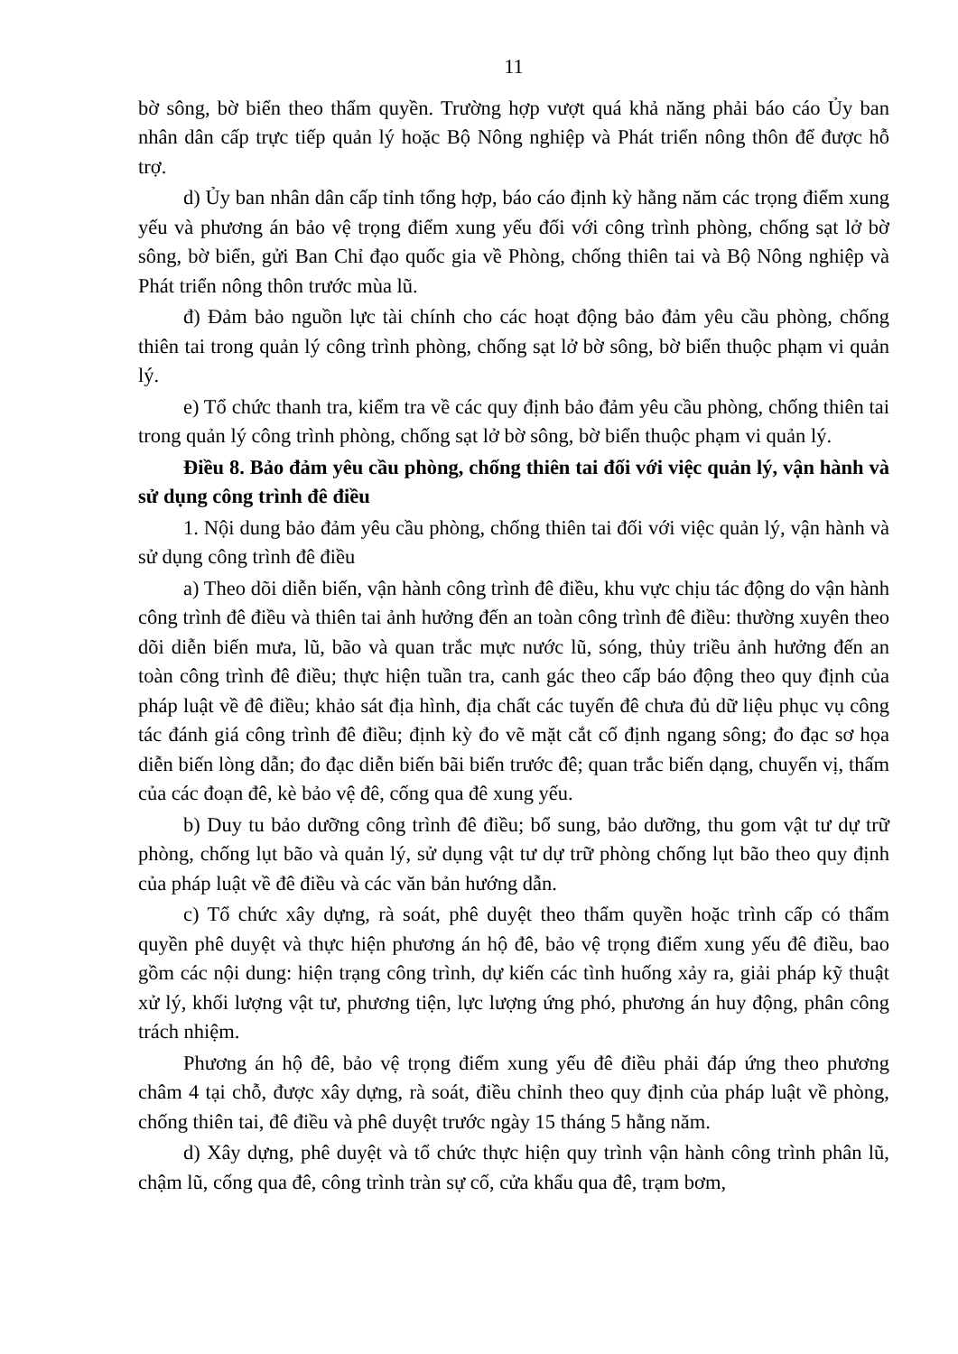11
bờ sông, bờ biển theo thẩm quyền. Trường hợp vượt quá khả năng phải báo cáo Ủy ban nhân dân cấp trực tiếp quản lý hoặc Bộ Nông nghiệp và Phát triển nông thôn để được hỗ trợ.
d) Ủy ban nhân dân cấp tỉnh tổng hợp, báo cáo định kỳ hằng năm các trọng điểm xung yếu và phương án bảo vệ trọng điểm xung yếu đối với công trình phòng, chống sạt lở bờ sông, bờ biển, gửi Ban Chỉ đạo quốc gia về Phòng, chống thiên tai và Bộ Nông nghiệp và Phát triển nông thôn trước mùa lũ.
đ) Đảm bảo nguồn lực tài chính cho các hoạt động bảo đảm yêu cầu phòng, chống thiên tai trong quản lý công trình phòng, chống sạt lở bờ sông, bờ biển thuộc phạm vi quản lý.
e) Tổ chức thanh tra, kiểm tra về các quy định bảo đảm yêu cầu phòng, chống thiên tai trong quản lý công trình phòng, chống sạt lở bờ sông, bờ biển thuộc phạm vi quản lý.
Điều 8. Bảo đảm yêu cầu phòng, chống thiên tai đối với việc quản lý, vận hành và sử dụng công trình đê điều
1. Nội dung bảo đảm yêu cầu phòng, chống thiên tai đối với việc quản lý, vận hành và sử dụng công trình đê điều
a) Theo dõi diễn biến, vận hành công trình đê điều, khu vực chịu tác động do vận hành công trình đê điều và thiên tai ảnh hưởng đến an toàn công trình đê điều: thường xuyên theo dõi diễn biến mưa, lũ, bão và quan trắc mực nước lũ, sóng, thủy triều ảnh hưởng đến an toàn công trình đê điều; thực hiện tuần tra, canh gác theo cấp báo động theo quy định của pháp luật về đê điều; khảo sát địa hình, địa chất các tuyến đê chưa đủ dữ liệu phục vụ công tác đánh giá công trình đê điều; định kỳ đo vẽ mặt cắt cố định ngang sông; đo đạc sơ họa diễn biến lòng dẫn; đo đạc diễn biến bãi biển trước đê; quan trắc biến dạng, chuyển vị, thấm của các đoạn đê, kè bảo vệ đê, cống qua đê xung yếu.
b) Duy tu bảo dưỡng công trình đê điều; bổ sung, bảo dưỡng, thu gom vật tư dự trữ phòng, chống lụt bão và quản lý, sử dụng vật tư dự trữ phòng chống lụt bão theo quy định của pháp luật về đê điều và các văn bản hướng dẫn.
c) Tổ chức xây dựng, rà soát, phê duyệt theo thẩm quyền hoặc trình cấp có thẩm quyền phê duyệt và thực hiện phương án hộ đê, bảo vệ trọng điểm xung yếu đê điều, bao gồm các nội dung: hiện trạng công trình, dự kiến các tình huống xảy ra, giải pháp kỹ thuật xử lý, khối lượng vật tư, phương tiện, lực lượng ứng phó, phương án huy động, phân công trách nhiệm.
Phương án hộ đê, bảo vệ trọng điểm xung yếu đê điều phải đáp ứng theo phương châm 4 tại chỗ, được xây dựng, rà soát, điều chỉnh theo quy định của pháp luật về phòng, chống thiên tai, đê điều và phê duyệt trước ngày 15 tháng 5 hằng năm.
d) Xây dựng, phê duyệt và tổ chức thực hiện quy trình vận hành công trình phân lũ, chậm lũ, cống qua đê, công trình tràn sự cố, cửa khẩu qua đê, trạm bơm,